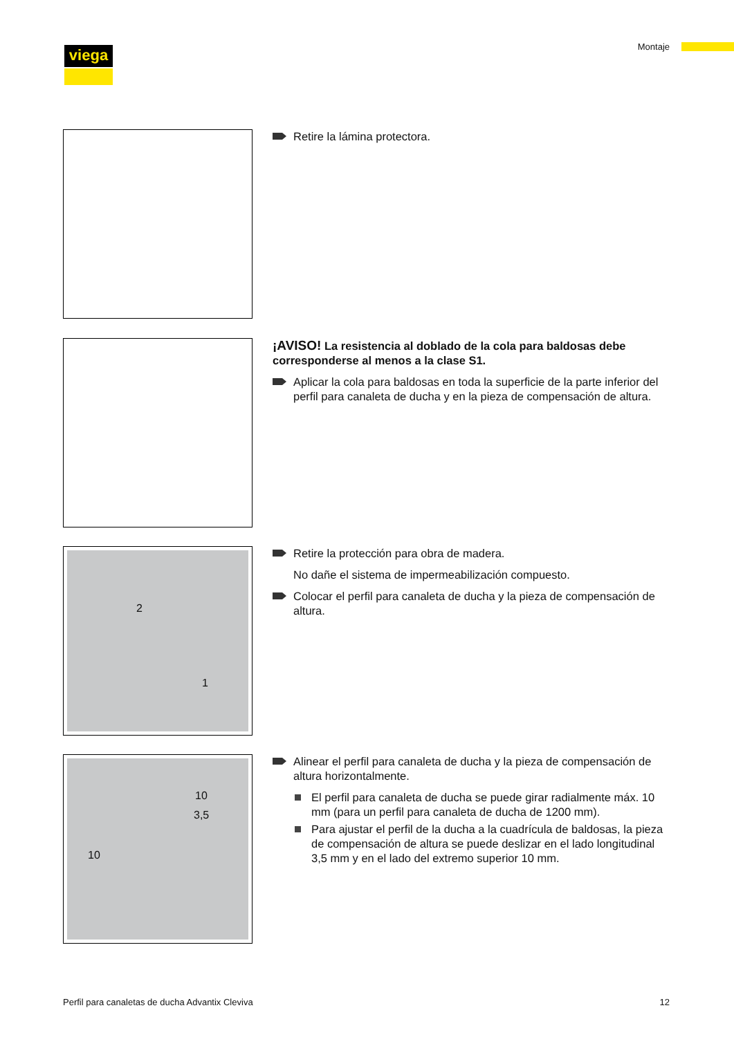viega Montaje
Retire la lámina protectora.
¡AVISO! La resistencia al doblado de la cola para baldosas debe corresponderse al menos a la clase S1.
Aplicar la cola para baldosas en toda la superficie de la parte inferior del perfil para canaleta de ducha y en la pieza de compensación de altura.
2
1
Retire la protección para obra de madera.
No dañe el sistema de impermeabilización compuesto.
Colocar el perfil para canaleta de ducha y la pieza de compensación de altura.
10
3,5
10
Alinear el perfil para canaleta de ducha y la pieza de compensación de altura horizontalmente.
El perfil para canaleta de ducha se puede girar radialmente máx. 10 mm (para un perfil para canaleta de ducha de 1200 mm).
Para ajustar el perfil de la ducha a la cuadrícula de baldosas, la pieza de compensación de altura se puede deslizar en el lado longitudinal 3,5 mm y en el lado del extremo superior 10 mm.
Perfil para canaletas de ducha Advantix Cleviva
12